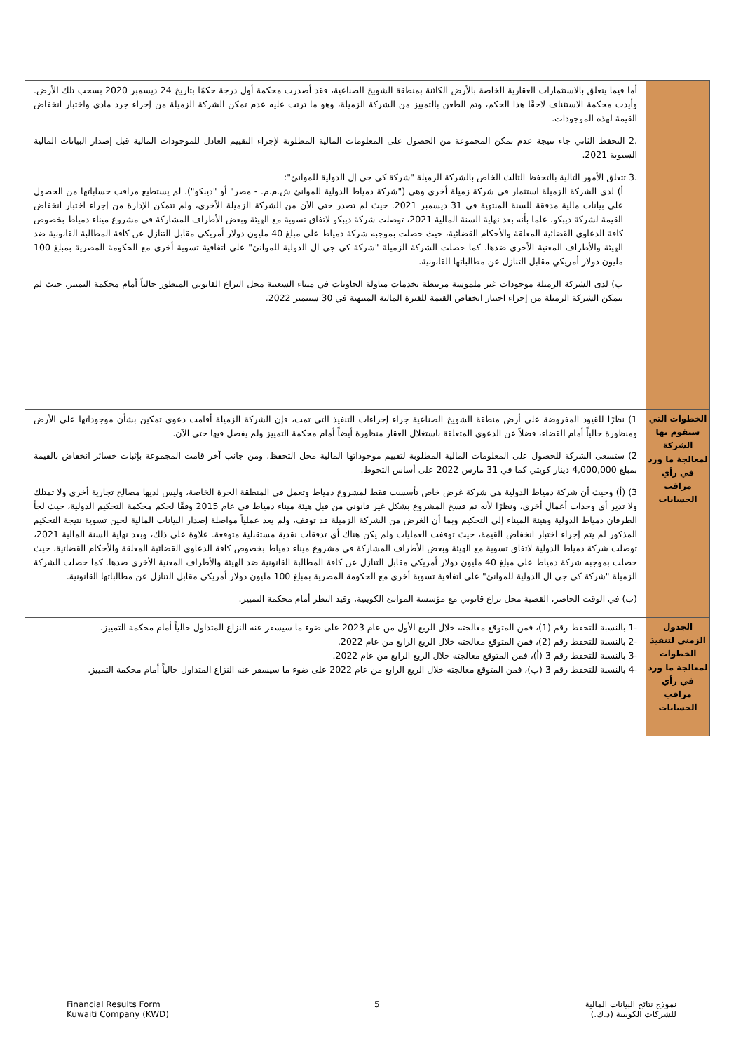| | أما فيما يتعلق بالاستثمارات العقارية الخاصة بالأرض الكائنة بمنطقة الشويخ الصناعية، فقد أصدرت محكمة أول درجة حكمًا بتاريخ 24 ديسمبر 2020 بسحب تلك الأرض. وأيدت محكمة الاستئناف لاحقًا هذا الحكم، وتم الطعن بالتمييز من الشركة الزميلة، وهو ما ترتب عليه عدم تمكن الشركة الزميلة من إجراء جرد مادي واختبار انخفاض القيمة لهذه الموجودات. .2 التحفظ الثاني جاء نتيجة عدم تمكن المجموعة من الحصول على المعلومات المالية المطلوبة لإجراء التقييم العادل للموجودات المالية قبل إصدار البيانات المالية السنوية 2021. .3 تتعلق الأمور التالية بالتحفظ الثالث الخاص بالشركة الزميلة "شركة كي جي إل الدولية للموانئ": أ) لدى الشركة الزميلة استثمار في شركة زميلة أخرى وهي ("شركة دمياط الدولية للموانئ ش.م.م. - مصر" أو "ديبكو"). لم يستطيع مراقب حساباتها من الحصول على بيانات مالية مدققة للسنة المنتهية في 31 ديسمبر 2021. حيث لم تصدر حتى الآن من الشركة الزميلة الأخرى، ولم تتمكن الإدارة من إجراء اختبار انخفاض القيمة لشركة ديبكو، علما بأنه بعد نهاية السنة المالية 2021، توصلت شركة ديبكو لاتفاق تسوية مع الهيئة وبعض الأطراف المشاركة في مشروع ميناء دمياط بخصوص كافة الدعاوى القضائية المعلقة والأحكام القضائية، حيث حصلت بموجبه شركة دمياط على مبلغ 40 مليون دولار أمريكي مقابل التنازل عن كافة المطالبة القانونية ضد الهيئة والأطراف المعنية الأخرى ضدها. كما حصلت الشركة الزميلة "شركة كي جي ال الدولية للموانئ" على اتفاقية تسوية أخرى مع الحكومة المصرية بمبلغ 100 مليون دولار أمريكي مقابل التنازل عن مطالباتها القانونية. ب) لدى الشركة الزميلة موجودات غير ملموسة مرتبطة بخدمات مناولة الحاويات في ميناء الشعيبة محل النزاع القانوني المنظور حالياً أمام محكمة التمييز. حيث لم تتمكن الشركة الزميلة من إجراء اختبار انخفاض القيمة للفترة المالية المنتهية في 30 سبتمبر 2022. |
| الخطوات التي ستقوم بها الشركة لمعالجة ما ورد في رأي مراقب الحسابات | 1) نظرًا للقيود المفروضة على أرض منطقة الشويخ الصناعية جراء إجراءات التنفيذ التي تمت، فإن الشركة الزميلة أقامت دعوى تمكين بشأن موجوداتها على الأرض ومنظورة حالياً أمام القضاء، فضلاً عن الدعوى المتعلقة باستغلال العقار منظورة أيضاً أمام محكمة التمييز ولم يفصل فيها حتى الآن. 2) ستسعى الشركة للحصول على المعلومات المالية المطلوبة لتقييم موجوداتها المالية محل التحفظ، ومن جانب آخر قامت المجموعة بإثبات خسائر انخفاض بالقيمة بمبلغ 4,000,000 دينار كويتي كما في 31 مارس 2022 على أساس التحوط. 3) (أ) وحيث أن شركة دمياط الدولية هي شركة غرض خاص تأسست فقط لمشروع دمياط وتعمل في المنطقة الحرة الخاصة، وليس لديها مصالح تجارية أخرى ولا تمتلك ولا تدير أي وحدات أعمال أخرى، ونظرًا لأنه تم فسخ المشروع بشكل غير قانوني من قبل هيئة ميناء دمياط في عام 2015 وفقًا لحكم محكمة التحكيم الدولية، حيث لجأ الطرفان دمياط الدولية وهيئة الميناء إلى التحكيم وبما أن الغرض من الشركة الزميلة قد توقف، ولم يعد عملياً مواصلة إصدار البيانات المالية لحين تسوية نتيجة التحكيم المذكور لم يتم إجراء اختبار انخفاض القيمة، حيث توقفت العمليات ولم يكن هناك أي تدفقات نقدية مستقبلية متوقعة. علاوة على ذلك، وبعد نهاية السنة المالية 2021، توصلت شركة دمياط الدولية لاتفاق تسوية مع الهيئة وبعض الأطراف المشاركة في مشروع ميناء دمياط بخصوص كافة الدعاوى القضائية المعلقة والأحكام القضائية، حيث حصلت بموجبه شركة دمياط على مبلغ 40 مليون دولار أمريكي مقابل التنازل عن كافة المطالبة القانونية ضد الهيئة والأطراف المعنية الأخرى ضدها. كما حصلت الشركة الزميلة "شركة كي جي ال الدولية للموانئ" على اتفاقية تسوية أخرى مع الحكومة المصرية بمبلغ 100 مليون دولار أمريكي مقابل التنازل عن مطالباتها القانونية. (ب) في الوقت الحاضر، القضية محل نزاع قانوني مع مؤسسة الموانئ الكويتية، وقيد النظر أمام محكمة التمييز. |
| الجدول الزمني لتنفيذ الخطوات لمعالجة ما ورد في رأي مراقب الحسابات | -1 بالنسبة للتحفظ رقم (1)، فمن المتوقع معالجته خلال الربع الأول من عام 2023 على ضوء ما سيسفر عنه النزاع المتداول حالياً أمام محكمة التمييز. -2 بالنسبة للتحفظ رقم (2)، فمن المتوقع معالجته خلال الربع الرابع من عام 2022. -3 بالنسبة للتحفظ رقم 3 (أ)، فمن المتوقع معالجته خلال الربع الرابع من عام 2022. -4 بالنسبة للتحفظ رقم 3 (ب)، فمن المتوقع معالجته خلال الربع الرابع من عام 2022 على ضوء ما سيسفر عنه النزاع المتداول حالياً أمام محكمة التمييز. |
Financial Results Form
Kuwaiti Company (KWD)
5 نموذج نتائج البيانات المالية
للشركات الكويتية (د.ك.)